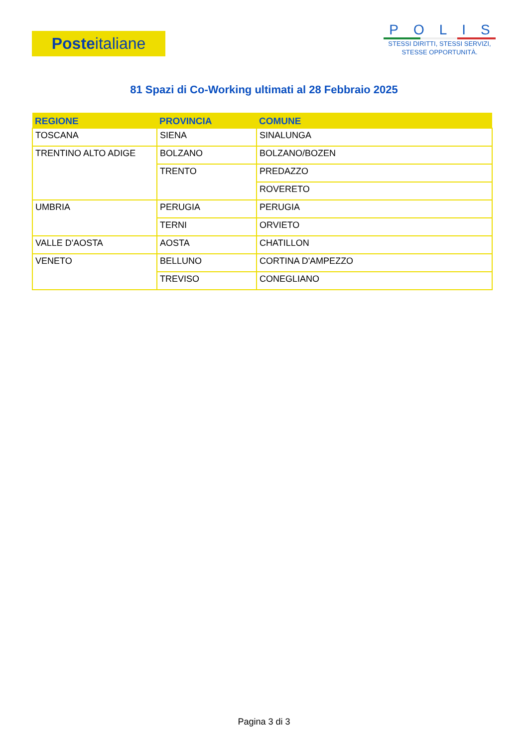Poste italiane
POLIS
STESSI DIRITTI, STESSI SERVIZI,
STESSE OPPORTUNITÀ.
81 Spazi di Co-Working ultimati al 28 Febbraio 2025
| REGIONE | PROVINCIA | COMUNE |
| --- | --- | --- |
| TOSCANA | SIENA | SINALUNGA |
| TRENTINO ALTO ADIGE | BOLZANO | BOLZANO/BOZEN |
| | TRENTO | PREDAZZO |
| | | ROVERETO |
| UMBRIA | PERUGIA | PERUGIA |
| | TERNI | ORVIETO |
| VALLE D'AOSTA | AOSTA | CHATILLON |
| VENETO | BELLUNO | CORTINA D'AMPEZZO |
| | TREVISO | CONEGLIANO |
Pagina 3 di 3